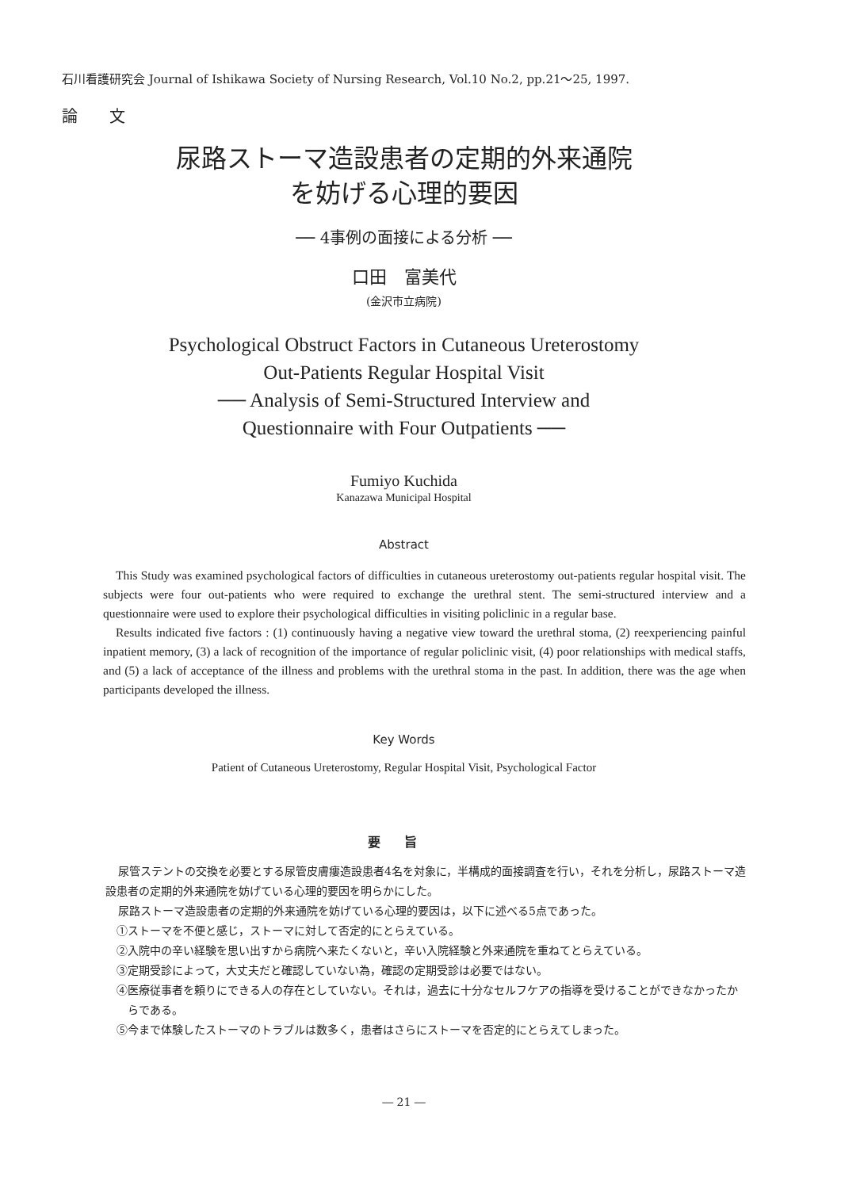石川看護研究会 Journal of Ishikawa Society of Nursing Research, Vol.10 No.2, pp.21～25, 1997.
論文
尿路ストーマ造設患者の定期的外来通院
を妨げる心理的要因
── 4事例の面接による分析 ──
口田　富美代
(金沢市立病院)
Psychological Obstruct Factors in Cutaneous Ureterostomy
Out-Patients Regular Hospital Visit
── Analysis of Semi-Structured Interview and
Questionnaire with Four Outpatients ──
Fumiyo Kuchida
Kanazawa Municipal Hospital
Abstract
This Study was examined psychological factors of difficulties in cutaneous ureterostomy out-patients regular hospital visit. The subjects were four out-patients who were required to exchange the urethral stent. The semi-structured interview and a questionnaire were used to explore their psychological difficulties in visiting policlinic in a regular base.
Results indicated five factors : (1) continuously having a negative view toward the urethral stoma, (2) reexperiencing painful inpatient memory, (3) a lack of recognition of the importance of regular policlinic visit, (4) poor relationships with medical staffs, and (5) a lack of acceptance of the illness and problems with the urethral stoma in the past. In addition, there was the age when participants developed the illness.
Key Words
Patient of Cutaneous Ureterostomy, Regular Hospital Visit, Psychological Factor
要旨
尿管ステントの交換を必要とする尿管皮膚瘻造設患者4名を対象に，半構成的面接調査を行い，それを分析し，尿路ストーマ造設患者の定期的外来通院を妨げている心理的要因を明らかにした。
尿路ストーマ造設患者の定期的外来通院を妨げている心理的要因は，以下に述べる5点であった。
①ストーマを不便と感じ，ストーマに対して否定的にとらえている。
②入院中の辛い経験を思い出すから病院へ来たくないと，辛い入院経験と外来通院を重ねてとらえている。
③定期受診によって，大丈夫だと確認していない為，確認の定期受診は必要ではない。
④医療従事者を頼りにできる人の存在としていない。それは，過去に十分なセルフケアの指導を受けることができなかったからである。
⑤今まで体験したストーマのトラブルは数多く，患者はさらにストーマを否定的にとらえてしまった。
― 21 ―